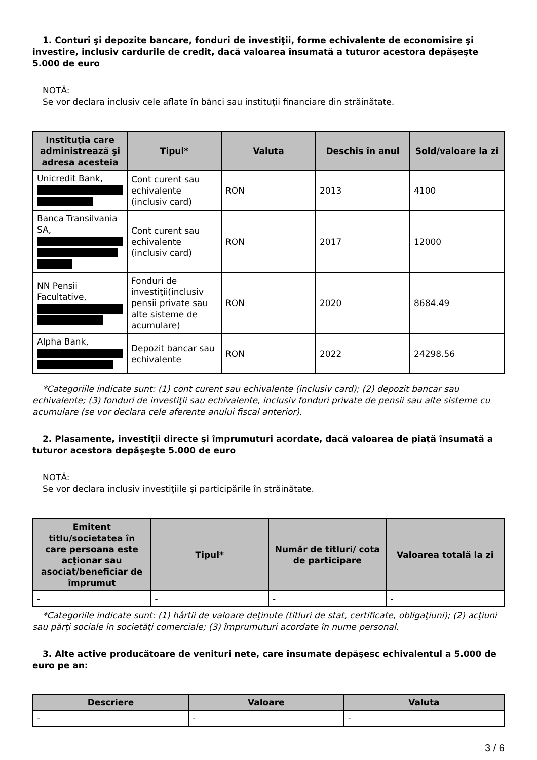1. Conturi şi depozite bancare, fonduri de investiţii, forme echivalente de economisire şi investire, inclusiv cardurile de credit, dacă valoarea însumată a tuturor acestora depăşeşte 5.000 de euro
NOTĂ:
Se vor declara inclusiv cele aflate în bănci sau instituţii financiare din străinătate.
| Instituţia care administrează şi adresa acesteia | Tipul* | Valuta | Deschis în anul | Sold/valoare la zi |
| --- | --- | --- | --- | --- |
| Unicredit Bank, | Cont curent sau echivalente (inclusiv card) | RON | 2013 | 4100 |
| Banca Transilvania SA, | Cont curent sau echivalente (inclusiv card) | RON | 2017 | 12000 |
| NN Pensii Facultative, | Fonduri de investiţii(inclusiv pensii private sau alte sisteme de acumulare) | RON | 2020 | 8684.49 |
| Alpha Bank, | Depozit bancar sau echivalente | RON | 2022 | 24298.56 |
*Categoriile indicate sunt: (1) cont curent sau echivalente (inclusiv card); (2) depozit bancar sau echivalente; (3) fonduri de investiţii sau echivalente, inclusiv fonduri private de pensii sau alte sisteme cu acumulare (se vor declara cele aferente anului fiscal anterior).
2. Plasamente, investiţii directe şi împrumuturi acordate, dacă valoarea de piaţă însumată a tuturor acestora depăşeşte 5.000 de euro
NOTĂ:
Se vor declara inclusiv investiţiile şi participările în străinătate.
| Emitent titlu/societatea în care persoana este acţionar sau asociat/beneficiar de împrumut | Tipul* | Număr de titluri/ cota de participare | Valoarea totală la zi |
| --- | --- | --- | --- |
| - | - | - | - |
*Categoriile indicate sunt: (1) hârtii de valoare deţinute (titluri de stat, certificate, obligaţiuni); (2) acţiuni sau părţi sociale în societăţi comerciale; (3) împrumuturi acordate în nume personal.
3. Alte active producătoare de venituri nete, care însumate depăşesc echivalentul a 5.000 de euro pe an:
| Descriere | Valoare | Valuta |
| --- | --- | --- |
| - | - | - |
3 / 6